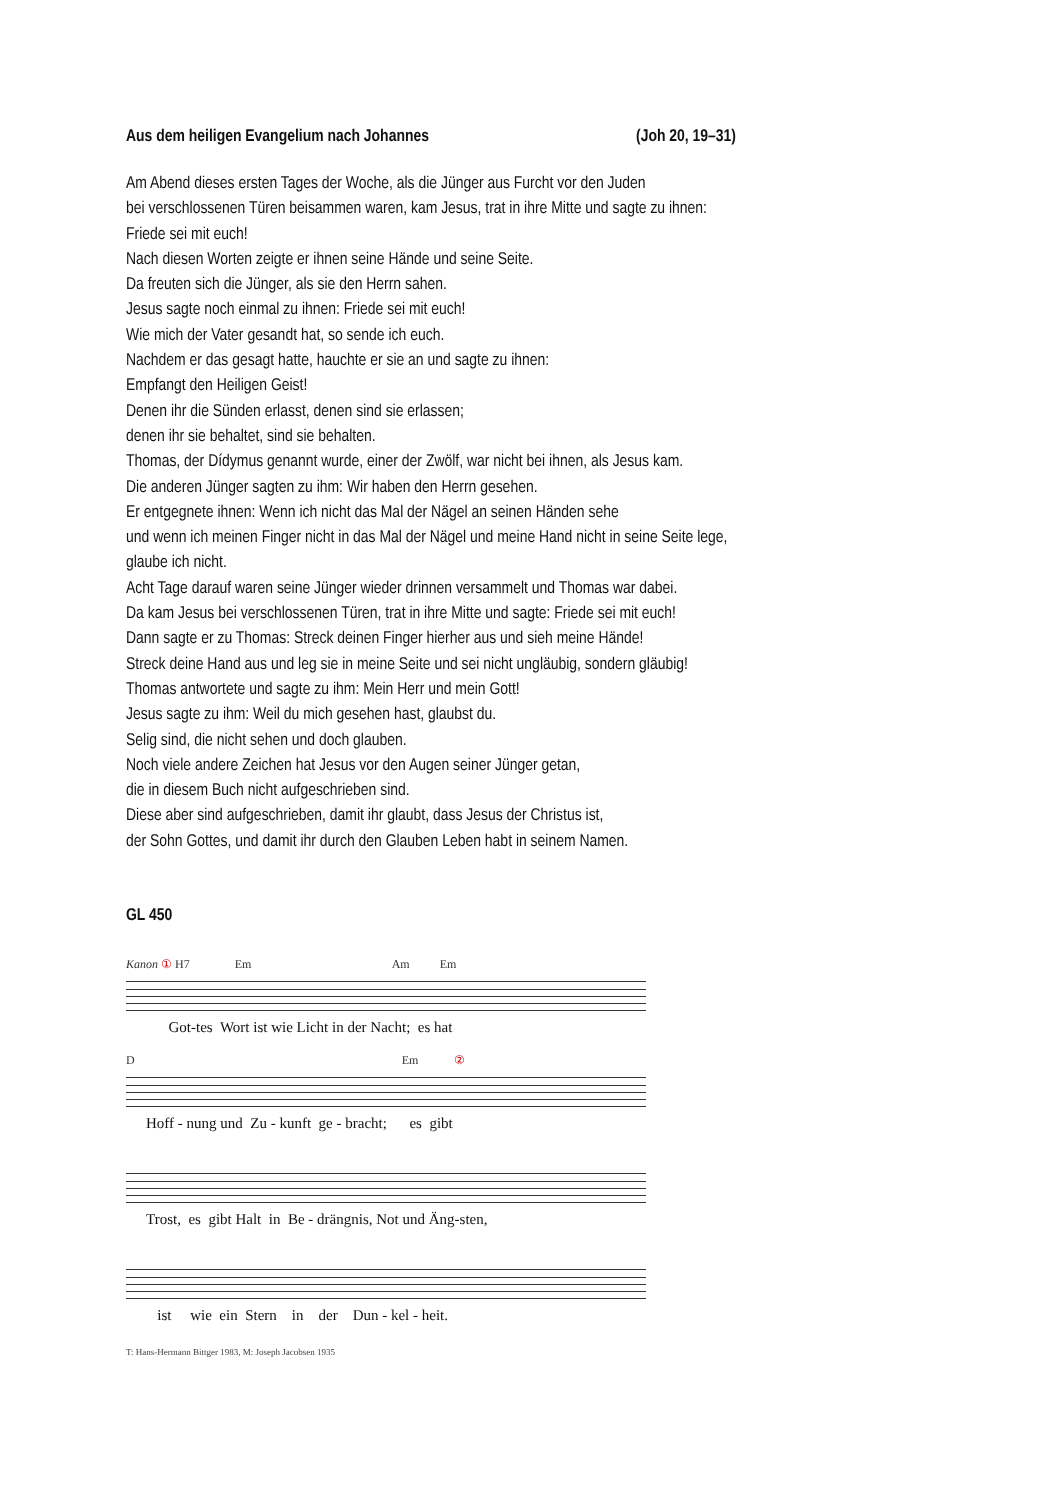Aus dem heiligen Evangelium nach Johannes (Joh 20, 19–31)
Am Abend dieses ersten Tages der Woche, als die Jünger aus Furcht vor den Juden
bei verschlossenen Türen beisammen waren, kam Jesus, trat in ihre Mitte und sagte zu ihnen:
Friede sei mit euch!
Nach diesen Worten zeigte er ihnen seine Hände und seine Seite.
Da freuten sich die Jünger, als sie den Herrn sahen.
Jesus sagte noch einmal zu ihnen: Friede sei mit euch!
Wie mich der Vater gesandt hat, so sende ich euch.
Nachdem er das gesagt hatte, hauchte er sie an und sagte zu ihnen:
Empfangt den Heiligen Geist!
Denen ihr die Sünden erlasst, denen sind sie erlassen;
denen ihr sie behaltet, sind sie behalten.
Thomas, der Dídymus genannt wurde, einer der Zwölf, war nicht bei ihnen, als Jesus kam.
Die anderen Jünger sagten zu ihm: Wir haben den Herrn gesehen.
Er entgegnete ihnen: Wenn ich nicht das Mal der Nägel an seinen Händen sehe
und wenn ich meinen Finger nicht in das Mal der Nägel und meine Hand nicht in seine Seite lege,
glaube ich nicht.
Acht Tage darauf waren seine Jünger wieder drinnen versammelt und Thomas war dabei.
Da kam Jesus bei verschlossenen Türen, trat in ihre Mitte und sagte: Friede sei mit euch!
Dann sagte er zu Thomas: Streck deinen Finger hierher aus und sieh meine Hände!
Streck deine Hand aus und leg sie in meine Seite und sei nicht ungläubig, sondern gläubig!
Thomas antwortete und sagte zu ihm: Mein Herr und mein Gott!
Jesus sagte zu ihm: Weil du mich gesehen hast, glaubst du.
Selig sind, die nicht sehen und doch glauben.
Noch viele andere Zeichen hat Jesus vor den Augen seiner Jünger getan,
die in diesem Buch nicht aufgeschrieben sind.
Diese aber sind aufgeschrieben, damit ihr glaubt, dass Jesus der Christus ist,
der Sohn Gottes, und damit ihr durch den Glauben Leben habt in seinem Namen.
GL 450
Kanon ① H7 Em Am Em
Got-tes Wort ist wie Licht in der Nacht; es hat
D Em ②
Hoff - nung und Zu - kunft ge - bracht; es gibt
Trost, es gibt Halt in Be - drängnis, Not und Äng-sten,
ist wie ein Stern in der Dun - kel - heit.
T: Hans-Hermann Bittger 1983, M: Joseph Jacobsen 1935